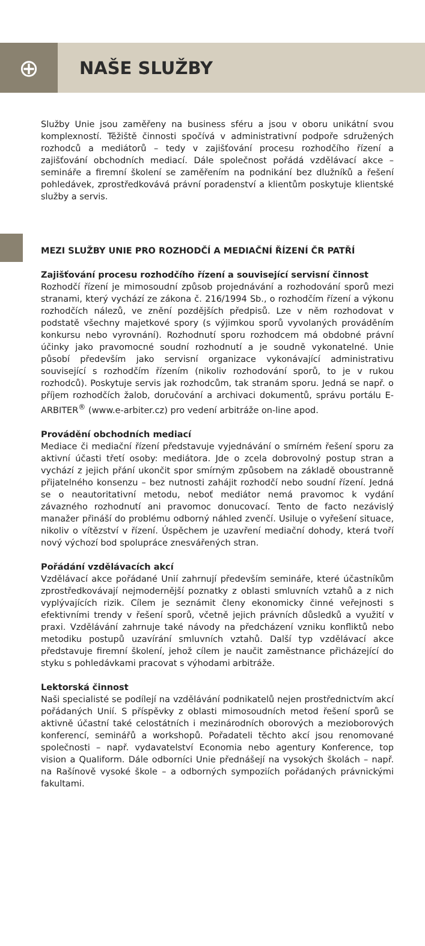⊕
NAŠE SLUŽBY
Služby Unie jsou zaměřeny na business sféru a jsou v oboru unikátní svou komplexností. Těžiště činnosti spočívá v administrativní podpoře sdružených rozhodců a mediátorů – tedy v zajišťování procesu rozhodčího řízení a zajišťování obchodních mediací. Dále společnost pořádá vzdělávací akce – semináře a firemní školení se zaměřením na podnikání bez dlužníků a řešení pohledávek, zprostředkovává právní poradenství a klientům poskytuje klientské služby a servis.
MEZI SLUŽBY UNIE PRO ROZHODČÍ A MEDIAČNÍ ŘÍZENÍ ČR PATŘÍ
Zajišťování procesu rozhodčího řízení a související servisní činnost
Rozhodčí řízení je mimosoudní způsob projednávání a rozhodování sporů mezi stranami, který vychází ze zákona č. 216/1994 Sb., o rozhodčím řízení a výkonu rozhodčích nálezů, ve znění pozdějších předpisů. Lze v něm rozhodovat v podstatě všechny majetkové spory (s výjimkou sporů vyvolaných prováděním konkursu nebo vyrovnání). Rozhodnutí sporu rozhodcem má obdobné právní účinky jako pravomocné soudní rozhodnutí a je soudně vykonatelné. Unie působí především jako servisní organizace vykonávající administrativu související s rozhodčím řízením (nikoliv rozhodování sporů, to je v rukou rozhodců). Poskytuje servis jak rozhodcům, tak stranám sporu. Jedná se např. o příjem rozhodčích žalob, doručování a archivaci dokumentů, správu portálu E-ARBITER<sup>®</sup> (www.e-arbiter.cz) pro vedení arbitráže on-line apod.
Provádění obchodních mediací
Mediace či mediační řízení představuje vyjednávání o smírném řešení sporu za aktivní účasti třetí osoby: mediátora. Jde o zcela dobrovolný postup stran a vychází z jejich přání ukončit spor smírným způsobem na základě oboustranně přijatelného konsenzu – bez nutnosti zahájit rozhodčí nebo soudní řízení. Jedná se o neautoritativní metodu, neboť mediátor nemá pravomoc k vydání závazného rozhodnutí ani pravomoc donucovací. Tento de facto nezávislý manažer přináší do problému odborný náhled zvenčí. Usiluje o vyřešení situace, nikoliv o vítězství v řízení. Úspěchem je uzavření mediační dohody, která tvoří nový výchozí bod spolupráce znesvářených stran.
Pořádání vzdělávacích akcí
Vzdělávací akce pořádané Unií zahrnují především semináře, které účastníkům zprostředkovávají nejmodernější poznatky z oblasti smluvních vztahů a z nich vyplývajících rizik. Cílem je seznámit členy ekonomicky činné veřejnosti s efektivními trendy v řešení sporů, včetně jejich právních důsledků a využití v praxi. Vzdělávání zahrnuje také návody na předcházení vzniku konfliktů nebo metodiku postupů uzavírání smluvních vztahů. Další typ vzdělávací akce představuje firemní školení, jehož cílem je naučit zaměstnance přicházející do styku s pohledávkami pracovat s výhodami arbitráže.
Lektorská činnost
Naši specialisté se podílejí na vzdělávání podnikatelů nejen prostřednictvím akcí pořádaných Unií. S příspěvky z oblasti mimosoudních metod řešení sporů se aktivně účastní také celostátních i mezinárodních oborových a mezioborových konferencí, seminářů a workshopů. Pořadateli těchto akcí jsou renomované společnosti – např. vydavatelství Economia nebo agentury Konference, top vision a Qualiform. Dále odborníci Unie přednášejí na vysokých školách – např. na Rašínově vysoké škole – a odborných sympoziích pořádaných právnickými fakultami.